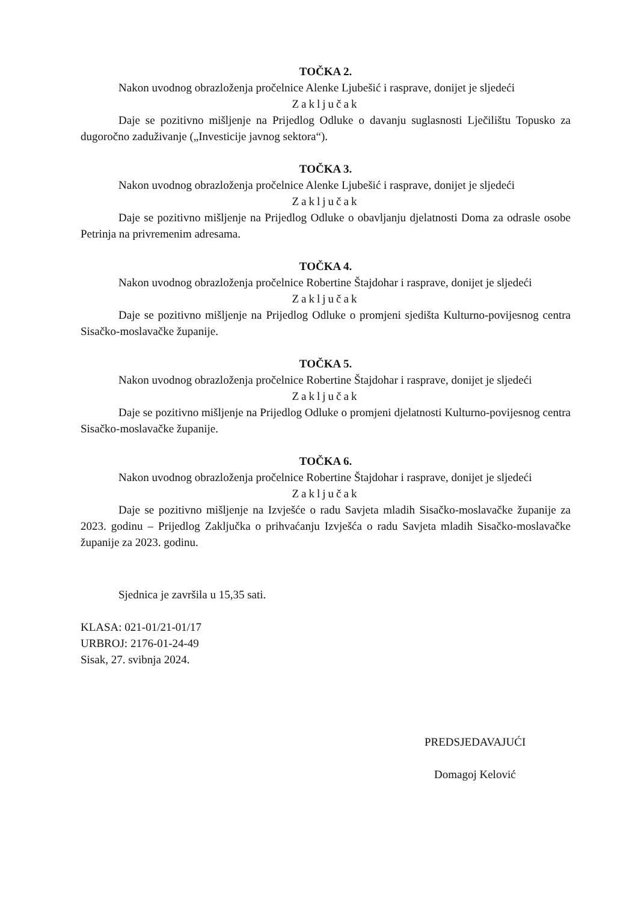TOČKA 2.
Nakon uvodnog obrazloženja pročelnice Alenke Ljubešić i rasprave, donijet je sljedeći
Zaključak
Daje se pozitivno mišljenje na Prijedlog Odluke o davanju suglasnosti Lječilištu Topusko za dugoročno zaduživanje („Investicije javnog sektora“).
TOČKA 3.
Nakon uvodnog obrazloženja pročelnice Alenke Ljubešić i rasprave, donijet je sljedeći
Zaključak
Daje se pozitivno mišljenje na Prijedlog Odluke o obavljanju djelatnosti Doma za odrasle osobe Petrinja na privremenim adresama.
TOČKA 4.
Nakon uvodnog obrazloženja pročelnice Robertine Štajdohar i rasprave, donijet je sljedeći
Zaključak
Daje se pozitivno mišljenje na Prijedlog Odluke o promjeni sjedišta Kulturno-povijesnog centra Sisačko-moslavačke županije.
TOČKA 5.
Nakon uvodnog obrazloženja pročelnice Robertine Štajdohar i rasprave, donijet je sljedeći
Zaključak
Daje se pozitivno mišljenje na Prijedlog Odluke o promjeni djelatnosti Kulturno-povijesnog centra Sisačko-moslavačke županije.
TOČKA 6.
Nakon uvodnog obrazloženja pročelnice Robertine Štajdohar i rasprave, donijet je sljedeći
Zaključak
Daje se pozitivno mišljenje na Izvješće o radu Savjeta mladih Sisačko-moslavačke županije za 2023. godinu – Prijedlog Zaključka o prihvaćanju Izvješća o radu Savjeta mladih Sisačko-moslavačke županije za 2023. godinu.
Sjednica je završila u 15,35 sati.
KLASA: 021-01/21-01/17
URBROJ: 2176-01-24-49
Sisak, 27. svibnja 2024.
PREDSJEDAVAJUĆI
Domagoj Kelović